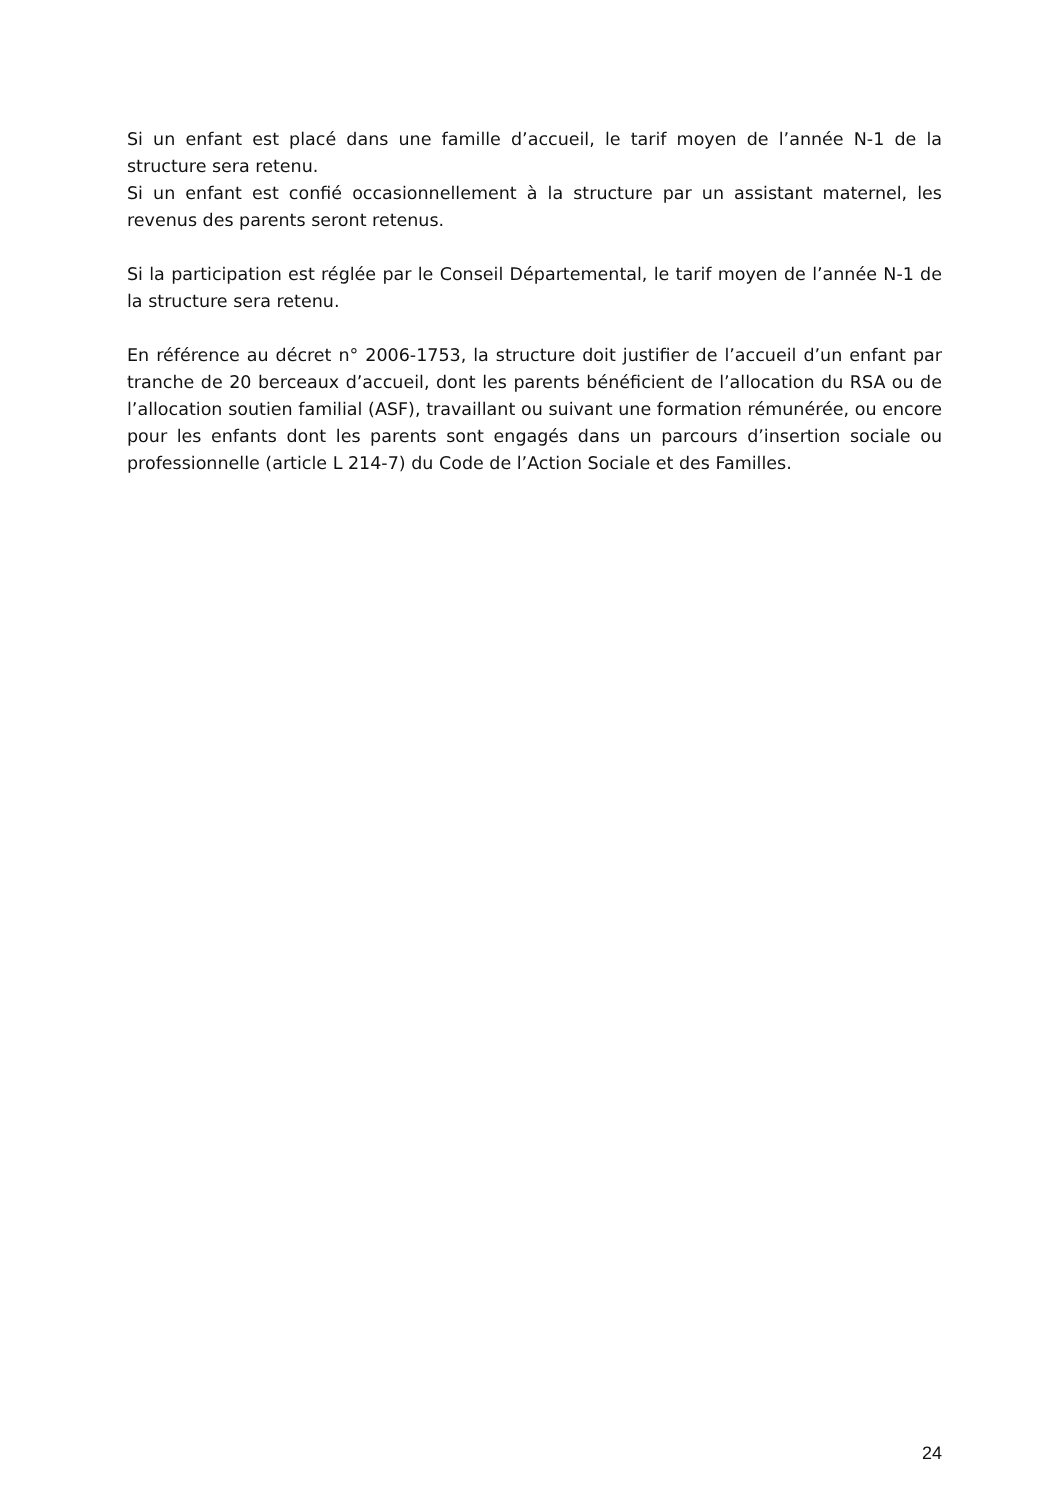Si un enfant est placé dans une famille d’accueil, le tarif moyen de l’année N-1 de la structure sera retenu.
Si un enfant est confié occasionnellement à la structure par un assistant maternel, les revenus des parents seront retenus.
Si la participation est réglée par le Conseil Départemental, le tarif moyen de l’année N-1 de la structure sera retenu.
En référence au décret n° 2006-1753, la structure doit justifier de l’accueil d’un enfant par tranche de 20 berceaux d’accueil, dont les parents bénéficient de l’allocation du RSA ou de l’allocation soutien familial (ASF), travaillant ou suivant une formation rémunérée, ou encore pour les enfants dont les parents sont engagés dans un parcours d’insertion sociale ou professionnelle (article L 214-7) du Code de l’Action Sociale et des Familles.
24